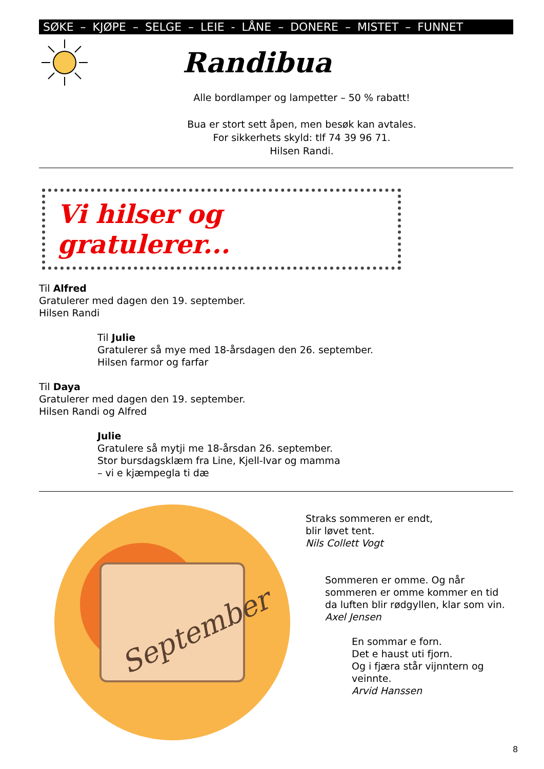SØKE – KJØPE – SELGE – LEIE - LÅNE – DONERE – MISTET – FUNNET
Randibua
Alle bordlamper og lampetter – 50 % rabatt!
Bua er stort sett åpen, men besøk kan avtales.
For sikkerhets skyld: tlf 74 39 96 71.
Hilsen Randi.
Vi hilser og gratulerer...
Til Alfred
Gratulerer med dagen den 19. september.
Hilsen Randi
Til Julie
Gratulerer så mye med 18-årsdagen den 26. september.
Hilsen farmor og farfar
Til Daya
Gratulerer med dagen den 19. september.
Hilsen Randi og Alfred
Julie
Gratulere så mytji me 18-årsdan 26. september.
Stor bursdagsklæm fra Line, Kjell-Ivar og mamma
– vi e kjæmpegla ti dæ
September
Straks sommeren er endt,
blir løvet tent.
Nils Collett Vogt
Sommeren er omme. Og når sommeren er omme kommer en tid da luften blir rødgyllen, klar som vin.
Axel Jensen
En sommar e forn.
Det e haust uti fjorn.
Og i fjæra står vijnntern og veinnte.
Arvid Hanssen
8